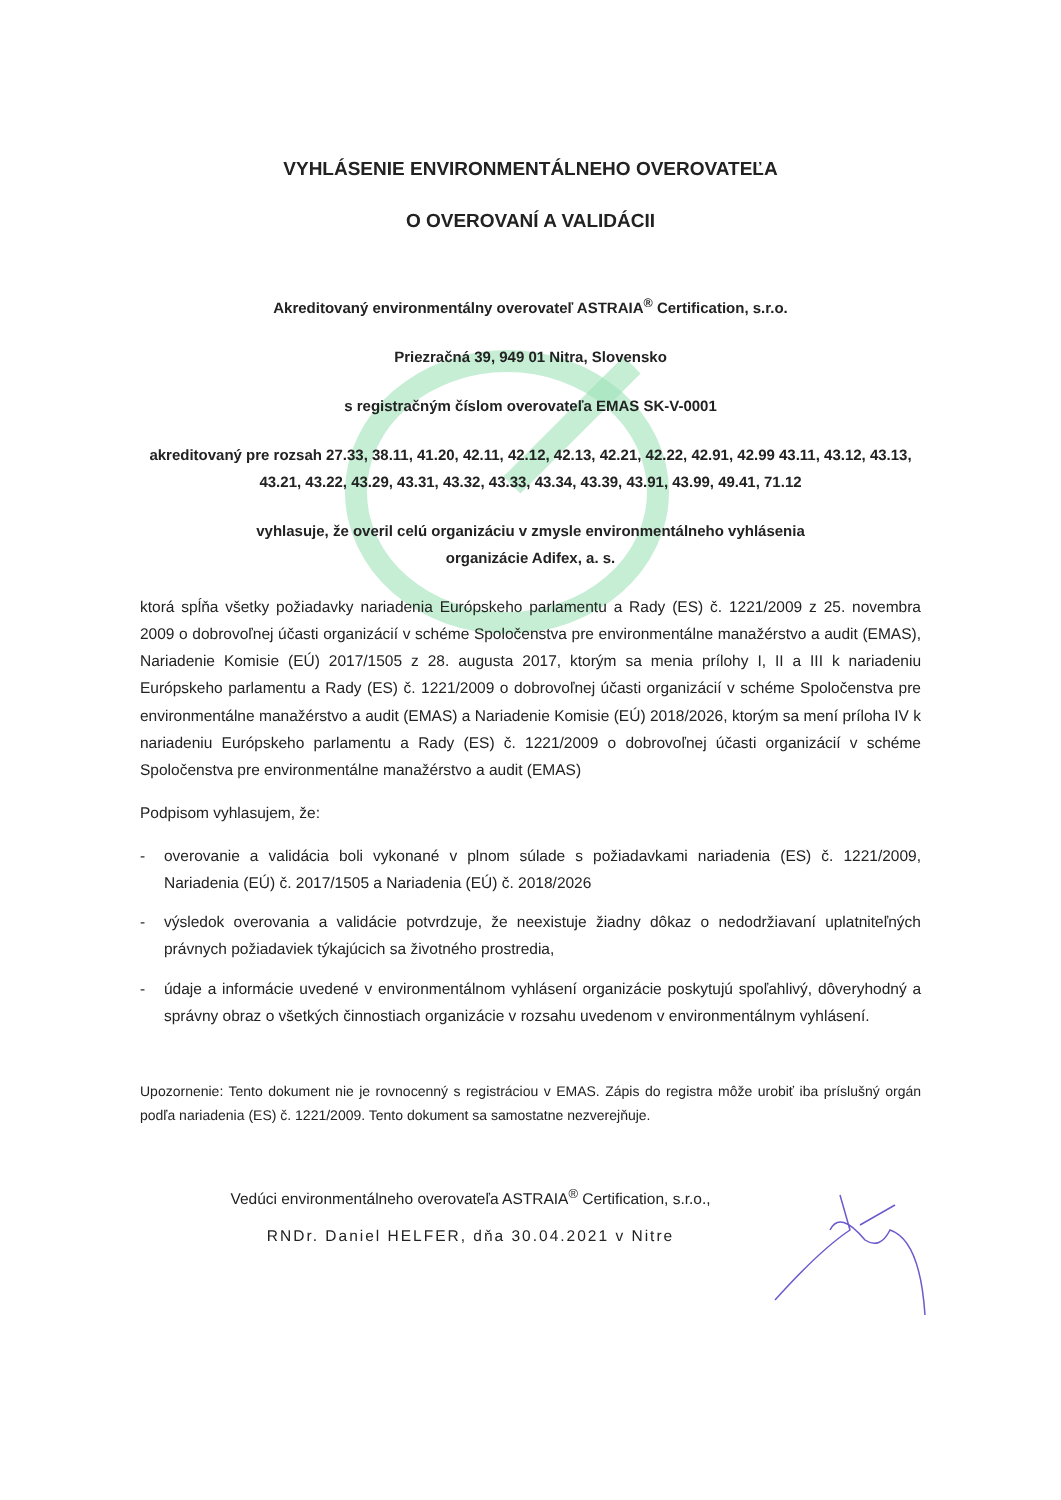VYHLÁSENIE ENVIRONMENTÁLNEHO OVEROVATEĽA
O OVEROVANÍ A VALIDÁCII
Akreditovaný environmentálny overovateľ ASTRAIA<sup>®</sup> Certification, s.r.o.
Priezračná 39, 949 01 Nitra, Slovensko
s registračným číslom overovateľa EMAS SK-V-0001
akreditovaný pre rozsah 27.33, 38.11, 41.20, 42.11, 42.12, 42.13, 42.21, 42.22, 42.91, 42.99 43.11, 43.12, 43.13, 43.21, 43.22, 43.29, 43.31, 43.32, 43.33, 43.34, 43.39, 43.91, 43.99, 49.41, 71.12
vyhlasuje, že overil celú organizáciu v zmysle environmentálneho vyhlásenia
organizácie Adifex, a. s.
ktorá spĺňa všetky požiadavky nariadenia Európskeho parlamentu a Rady (ES) č. 1221/2009 z 25. novembra 2009 o dobrovoľnej účasti organizácií v schéme Spoločenstva pre environmentálne manažérstvo a audit (EMAS), Nariadenie Komisie (EÚ) 2017/1505 z 28. augusta 2017, ktorým sa menia prílohy I, II a III k nariadeniu Európskeho parlamentu a Rady (ES) č. 1221/2009 o dobrovoľnej účasti organizácií v schéme Spoločenstva pre environmentálne manažérstvo a audit (EMAS) a Nariadenie Komisie (EÚ) 2018/2026, ktorým sa mení príloha IV k nariadeniu Európskeho parlamentu a Rady (ES) č. 1221/2009 o dobrovoľnej účasti organizácií v schéme Spoločenstva pre environmentálne manažérstvo a audit (EMAS)
Podpisom vyhlasujem, že:
- overovanie a validácia boli vykonané v plnom súlade s požiadavkami nariadenia (ES) č. 1221/2009, Nariadenia (EÚ) č. 2017/1505 a Nariadenia (EÚ) č. 2018/2026
- výsledok overovania a validácie potvrdzuje, že neexistuje žiadny dôkaz o nedodržiavaní uplatniteľných právnych požiadaviek týkajúcich sa životného prostredia,
- údaje a informácie uvedené v environmentálnom vyhlásení organizácie poskytujú spoľahlivý, dôveryhodný a správny obraz o všetkých činnostiach organizácie v rozsahu uvedenom v environmentálnym vyhlásení.
Upozornenie: Tento dokument nie je rovnocenný s registráciou v EMAS. Zápis do registra môže urobiť iba príslušný orgán podľa nariadenia (ES) č. 1221/2009. Tento dokument sa samostatne nezverejňuje.
Vedúci environmentálneho overovateľa ASTRAIA<sup>®</sup> Certification, s.r.o.,
RNDr. Daniel HELFER, dňa 30.04.2021 v Nitre